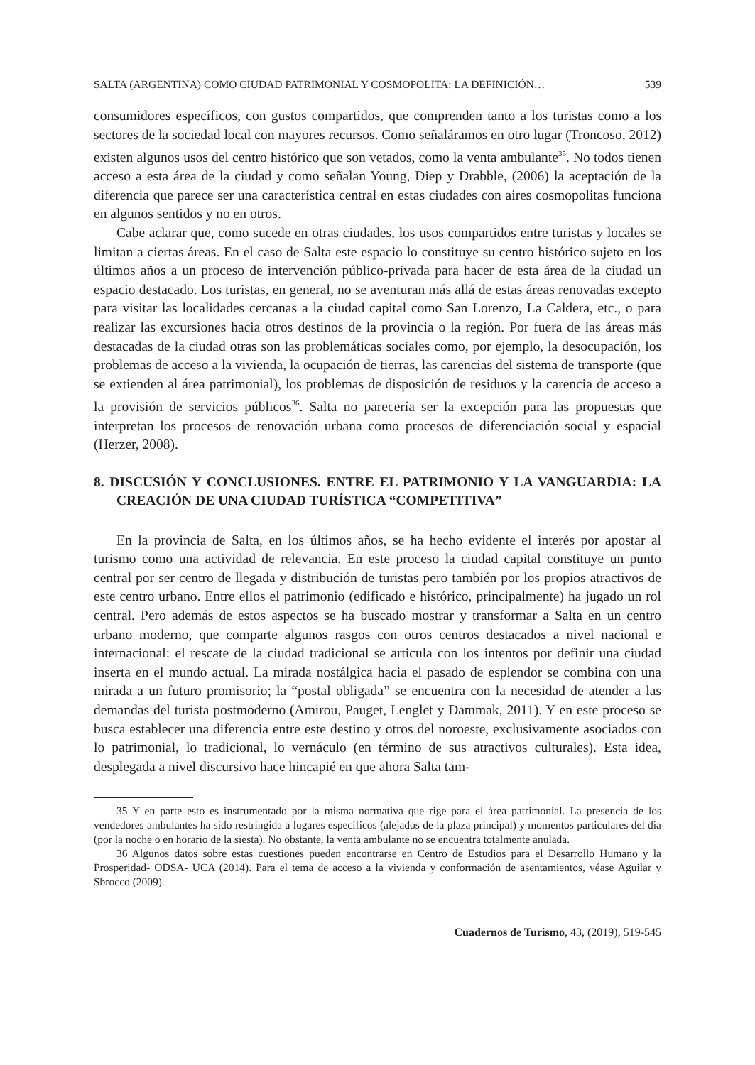SALTA (ARGENTINA) COMO CIUDAD PATRIMONIAL Y COSMOPOLITA: LA DEFINICIÓN… 539
consumidores específicos, con gustos compartidos, que comprenden tanto a los turistas como a los sectores de la sociedad local con mayores recursos. Como señaláramos en otro lugar (Troncoso, 2012) existen algunos usos del centro histórico que son vetados, como la venta ambulante<sup>35</sup>. No todos tienen acceso a esta área de la ciudad y como señalan Young, Diep y Drabble, (2006) la aceptación de la diferencia que parece ser una característica central en estas ciudades con aires cosmopolitas funciona en algunos sentidos y no en otros.
Cabe aclarar que, como sucede en otras ciudades, los usos compartidos entre turistas y locales se limitan a ciertas áreas. En el caso de Salta este espacio lo constituye su centro histórico sujeto en los últimos años a un proceso de intervención público-privada para hacer de esta área de la ciudad un espacio destacado. Los turistas, en general, no se aventuran más allá de estas áreas renovadas excepto para visitar las localidades cercanas a la ciudad capital como San Lorenzo, La Caldera, etc., o para realizar las excursiones hacia otros destinos de la provincia o la región. Por fuera de las áreas más destacadas de la ciudad otras son las problemáticas sociales como, por ejemplo, la desocupación, los problemas de acceso a la vivienda, la ocupación de tierras, las carencias del sistema de transporte (que se extienden al área patrimonial), los problemas de disposición de residuos y la carencia de acceso a la provisión de servicios públicos<sup>36</sup>. Salta no parecería ser la excepción para las propuestas que interpretan los procesos de renovación urbana como procesos de diferenciación social y espacial (Herzer, 2008).
8. DISCUSIÓN Y CONCLUSIONES. ENTRE EL PATRIMONIO Y LA VANGUARDIA: LA CREACIÓN DE UNA CIUDAD TURÍSTICA “COMPETITIVA”
En la provincia de Salta, en los últimos años, se ha hecho evidente el interés por apostar al turismo como una actividad de relevancia. En este proceso la ciudad capital constituye un punto central por ser centro de llegada y distribución de turistas pero también por los propios atractivos de este centro urbano. Entre ellos el patrimonio (edificado e histórico, principalmente) ha jugado un rol central. Pero además de estos aspectos se ha buscado mostrar y transformar a Salta en un centro urbano moderno, que comparte algunos rasgos con otros centros destacados a nivel nacional e internacional: el rescate de la ciudad tradicional se articula con los intentos por definir una ciudad inserta en el mundo actual. La mirada nostálgica hacia el pasado de esplendor se combina con una mirada a un futuro promisorio; la “postal obligada” se encuentra con la necesidad de atender a las demandas del turista postmoderno (Amirou, Pauget, Lenglet y Dammak, 2011). Y en este proceso se busca establecer una diferencia entre este destino y otros del noroeste, exclusivamente asociados con lo patrimonial, lo tradicional, lo vernáculo (en término de sus atractivos culturales). Esta idea, desplegada a nivel discursivo hace hincapié en que ahora Salta tam-
35 Y en parte esto es instrumentado por la misma normativa que rige para el área patrimonial. La presencia de los vendedores ambulantes ha sido restringida a lugares específicos (alejados de la plaza principal) y momentos particulares del día (por la noche o en horario de la siesta). No obstante, la venta ambulante no se encuentra totalmente anulada.
36 Algunos datos sobre estas cuestiones pueden encontrarse en Centro de Estudios para el Desarrollo Humano y la Prosperidad- ODSA- UCA (2014). Para el tema de acceso a la vivienda y conformación de asentamientos, véase Aguilar y Sbrocco (2009).
Cuadernos de Turismo, 43, (2019), 519-545